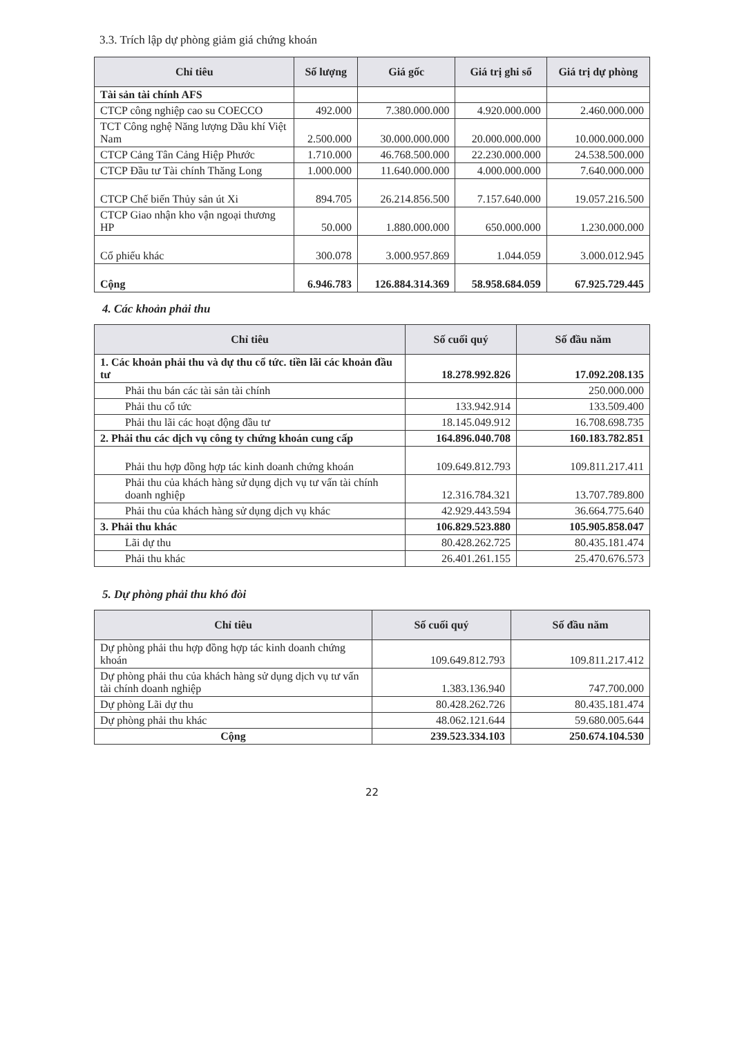3.3. Trích lập dự phòng giảm giá chứng khoán
| Chỉ tiêu | Số lượng | Giá gốc | Giá trị ghi sổ | Giá trị dự phòng |
| --- | --- | --- | --- | --- |
| Tài sản tài chính AFS | | | | |
| CTCP công nghiệp cao su COECCO | 492.000 | 7.380.000.000 | 4.920.000.000 | 2.460.000.000 |
| TCT Công nghệ Năng lượng Dầu khí Việt Nam | 2.500.000 | 30.000.000.000 | 20.000.000.000 | 10.000.000.000 |
| CTCP Cảng Tân Cảng Hiệp Phước | 1.710.000 | 46.768.500.000 | 22.230.000.000 | 24.538.500.000 |
| CTCP Đầu tư Tài chính Thăng Long | 1.000.000 | 11.640.000.000 | 4.000.000.000 | 7.640.000.000 |
| CTCP Chế biến Thủy sản út Xi | 894.705 | 26.214.856.500 | 7.157.640.000 | 19.057.216.500 |
| CTCP Giao nhận kho vận ngoại thương HP | 50.000 | 1.880.000.000 | 650.000.000 | 1.230.000.000 |
| Cổ phiếu khác | 300.078 | 3.000.957.869 | 1.044.059 | 3.000.012.945 |
| Cộng | 6.946.783 | 126.884.314.369 | 58.958.684.059 | 67.925.729.445 |
4. Các khoản phải thu
| Chỉ tiêu | Số cuối quý | Số đầu năm |
| --- | --- | --- |
| 1. Các khoản phải thu và dự thu cổ tức. tiền lãi các khoản đầu tư | 18.278.992.826 | 17.092.208.135 |
| Phải thu bán các tài sản tài chính | | 250.000.000 |
| Phải thu cổ tức | 133.942.914 | 133.509.400 |
| Phải thu lãi các hoạt động đầu tư | 18.145.049.912 | 16.708.698.735 |
| 2. Phải thu các dịch vụ công ty chứng khoán cung cấp | 164.896.040.708 | 160.183.782.851 |
| Phải thu hợp đồng hợp tác kinh doanh chứng khoán | 109.649.812.793 | 109.811.217.411 |
| Phải thu của khách hàng sử dụng dịch vụ tư vấn tài chính doanh nghiệp | 12.316.784.321 | 13.707.789.800 |
| Phải thu của khách hàng sử dụng dịch vụ khác | 42.929.443.594 | 36.664.775.640 |
| 3. Phải thu khác | 106.829.523.880 | 105.905.858.047 |
| Lãi dự thu | 80.428.262.725 | 80.435.181.474 |
| Phải thu khác | 26.401.261.155 | 25.470.676.573 |
5. Dự phòng phải thu khó đòi
| Chỉ tiêu | Số cuối quý | Số đầu năm |
| --- | --- | --- |
| Dự phòng phải thu hợp đồng hợp tác kinh doanh chứng khoán | 109.649.812.793 | 109.811.217.412 |
| Dự phòng phải thu của khách hàng sử dụng dịch vụ tư vấn tài chính doanh nghiệp | 1.383.136.940 | 747.700.000 |
| Dự phòng Lãi dự thu | 80.428.262.726 | 80.435.181.474 |
| Dự phòng phải thu khác | 48.062.121.644 | 59.680.005.644 |
| Cộng | 239.523.334.103 | 250.674.104.530 |
22